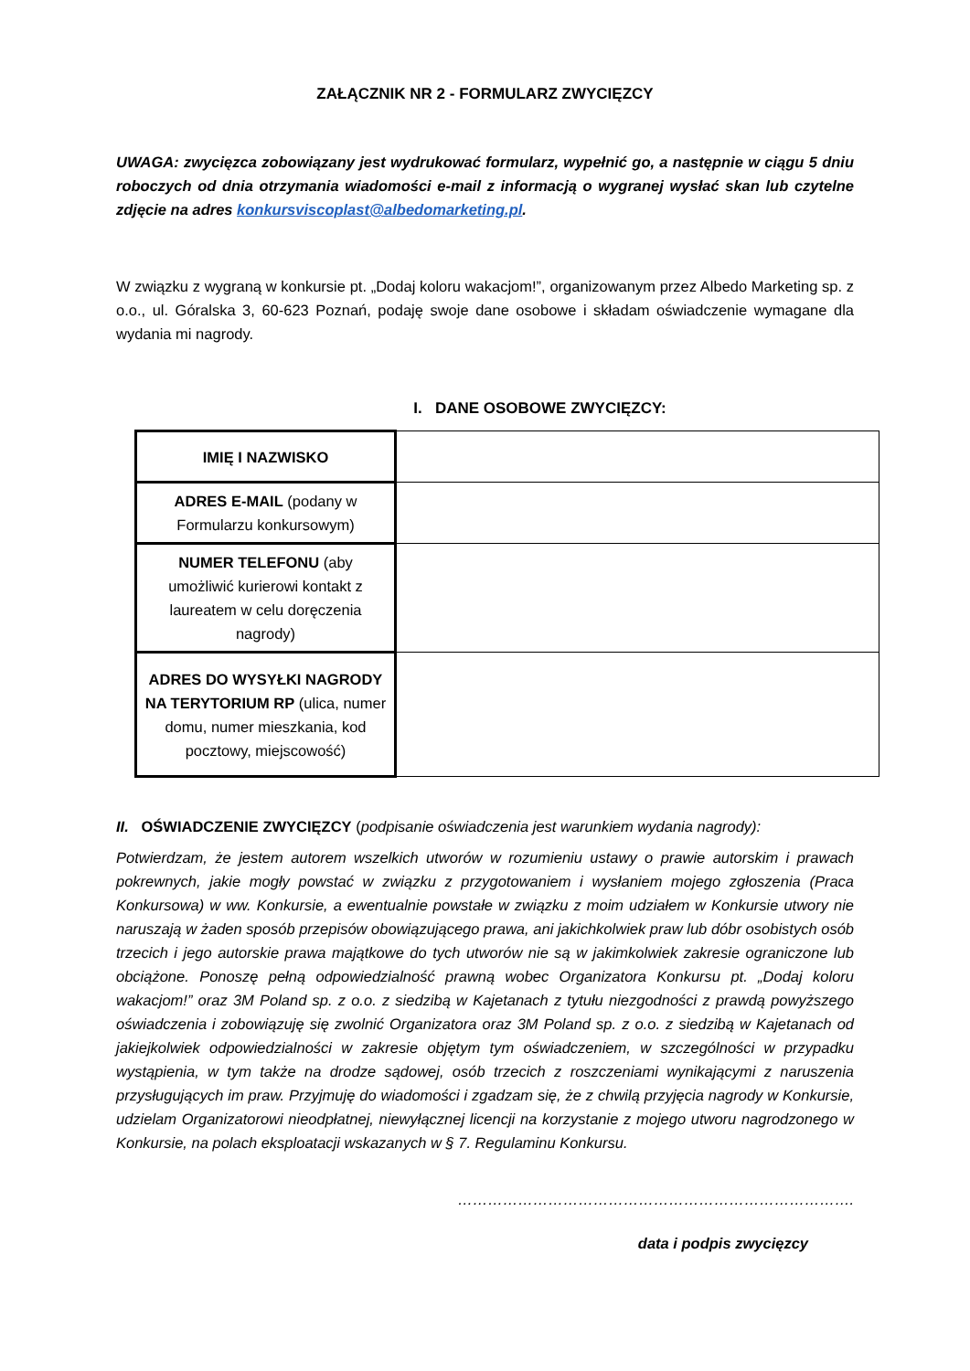ZAŁĄCZNIK NR 2 - FORMULARZ ZWYCIĘZCY
UWAGA: zwycięzca zobowiązany jest wydrukować formularz, wypełnić go, a następnie w ciągu 5 dniu roboczych od dnia otrzymania wiadomości e-mail z informacją o wygranej wysłać skan lub czytelne zdjęcie na adres konkursviscoplast@albedomarketing.pl.
W związku z wygraną w konkursie pt. „Dodaj koloru wakacjom!”, organizowanym przez Albedo Marketing sp. z o.o., ul. Góralska 3, 60-623 Poznań, podaję swoje dane osobowe i składam oświadczenie wymagane dla wydania mi nagrody.
I. DANE OSOBOWE ZWYCIĘZCY:
| IMIĘ I NAZWISKO | |
| ADRES E-MAIL (podany w Formularzu konkursowym) | |
| NUMER TELEFONU (aby umożliwić kurierowi kontakt z laureatem w celu doręczenia nagrody) | |
| ADRES DO WYSYŁKI NAGRODY NA TERYTORIUM RP (ulica, numer domu, numer mieszkania, kod pocztowy, miejscowość) | |
II. OŚWIADCZENIE ZWYCIĘZCY (podpisanie oświadczenia jest warunkiem wydania nagrody):
Potwierdzam, że jestem autorem wszelkich utworów w rozumieniu ustawy o prawie autorskim i prawach pokrewnych, jakie mogły powstać w związku z przygotowaniem i wysłaniem mojego zgłoszenia (Praca Konkursowa) w ww. Konkursie, a ewentualnie powstałe w związku z moim udziałem w Konkursie utwory nie naruszają w żaden sposób przepisów obowiązującego prawa, ani jakichkolwiek praw lub dóbr osobistych osób trzecich i jego autorskie prawa majątkowe do tych utworów nie są w jakimkolwiek zakresie ograniczone lub obciążone. Ponoszę pełną odpowiedzialność prawną wobec Organizatora Konkursu pt. „Dodaj koloru wakacjom!” oraz 3M Poland sp. z o.o. z siedzibą w Kajetanach z tytułu niezgodności z prawdą powyższego oświadczenia i zobowiązuję się zwolnić Organizatora oraz 3M Poland sp. z o.o. z siedzibą w Kajetanach od jakiejkolwiek odpowiedzialności w zakresie objętym tym oświadczeniem, w szczególności w przypadku wystąpienia, w tym także na drodze sądowej, osób trzecich z roszczeniami wynikającymi z naruszenia przysługujących im praw. Przyjmuję do wiadomości i zgadzam się, że z chwilą przyjęcia nagrody w Konkursie, udzielam Organizatorowi nieodpłatnej, niewyłącznej licencji na korzystanie z mojego utworu nagrodzonego w Konkursie, na polach eksploatacji wskazanych w § 7. Regulaminu Konkursu.
…………………………………………………………………….
data i podpis zwycięzcy